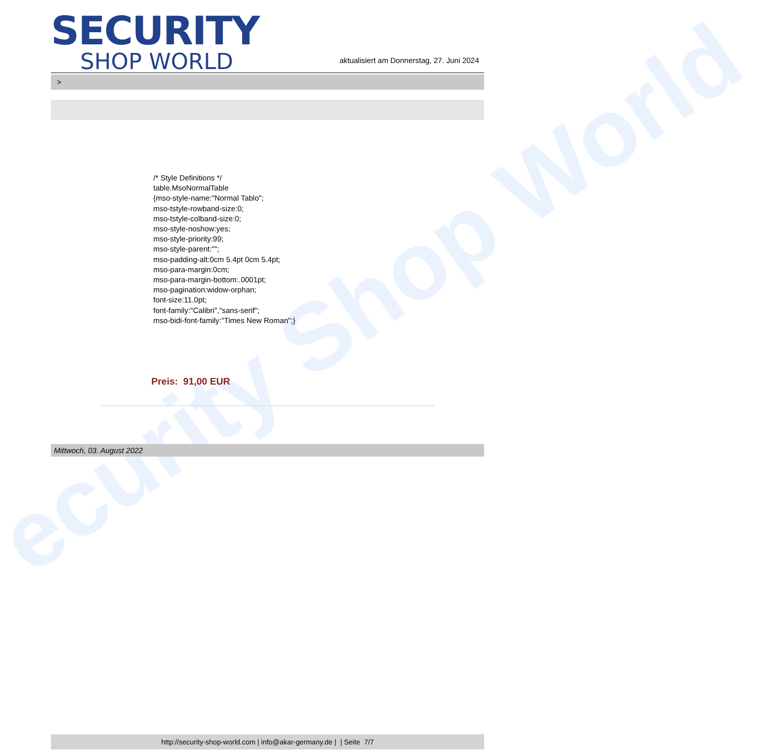ecurity Shop World
SECURITY
SHOP WORLD
aktualisiert am Donnerstag, 27. Juni 2024
>
/* Style Definitions */
table.MsoNormalTable
{mso-style-name:"Normal Tablo";
mso-tstyle-rowband-size:0;
mso-tstyle-colband-size:0;
mso-style-noshow:yes;
mso-style-priority:99;
mso-style-parent:"";
mso-padding-alt:0cm 5.4pt 0cm 5.4pt;
mso-para-margin:0cm;
mso-para-margin-bottom:.0001pt;
mso-pagination:widow-orphan;
font-size:11.0pt;
font-family:"Calibri","sans-serif";
mso-bidi-font-family:"Times New Roman";}
Preis: 91,00 EUR
Mittwoch, 03. August 2022
http://security-shop-world.com | info@akar-germany.de | | Seite 7/7